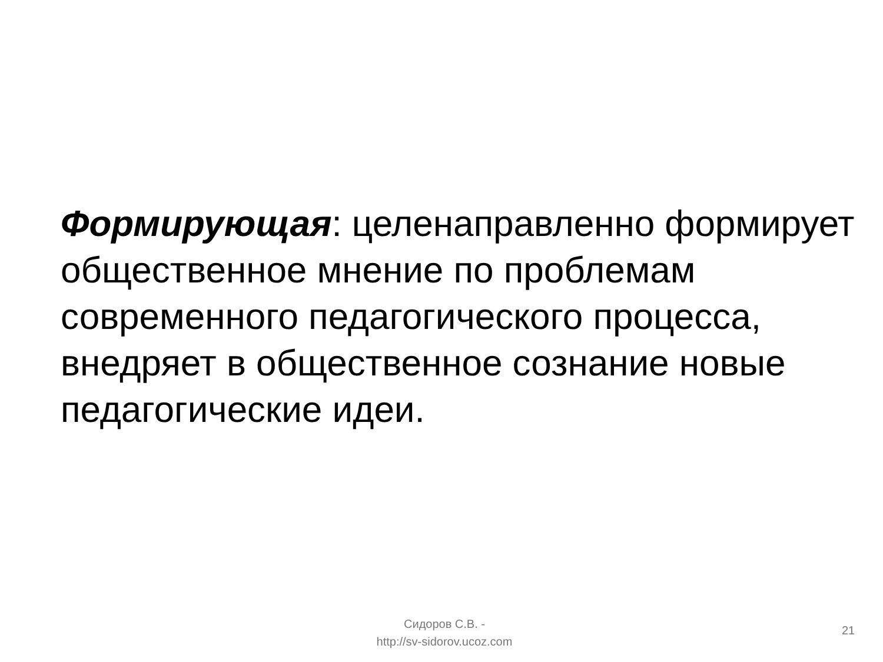Формирующая: целенаправленно формирует общественное мнение по проблемам современного педагогического процесса, внедряет в общественное сознание новые педагогические идеи.
Сидоров С.В. -
http://sv-sidorov.ucoz.com
21